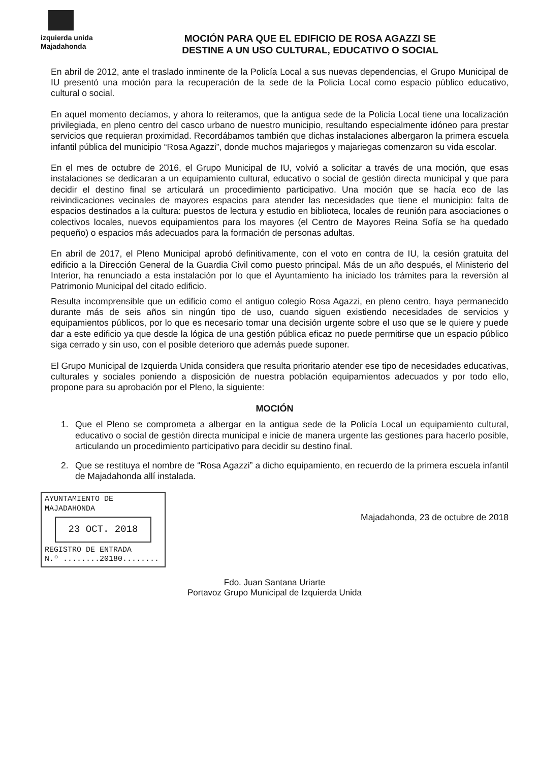izquierda unida
Majadahonda
MOCIÓN PARA QUE EL EDIFICIO DE ROSA AGAZZI SE
DESTINE A UN USO CULTURAL, EDUCATIVO O SOCIAL
En abril de 2012, ante el traslado inminente de la Policía Local a sus nuevas dependencias, el Grupo Municipal de IU presentó una moción para la recuperación de la sede de la Policía Local como espacio público educativo, cultural o social.
En aquel momento decíamos, y ahora lo reiteramos, que la antigua sede de la Policía Local tiene una localización privilegiada, en pleno centro del casco urbano de nuestro municipio, resultando especialmente idóneo para prestar servicios que requieran proximidad. Recordábamos también que dichas instalaciones albergaron la primera escuela infantil pública del municipio “Rosa Agazzi”, donde muchos majariegos y majariegas comenzaron su vida escolar.
En el mes de octubre de 2016, el Grupo Municipal de IU, volvió a solicitar a través de una moción, que esas instalaciones se dedicaran a un equipamiento cultural, educativo o social de gestión directa municipal y que para decidir el destino final se articulará un procedimiento participativo. Una moción que se hacía eco de las reivindicaciones vecinales de mayores espacios para atender las necesidades que tiene el municipio: falta de espacios destinados a la cultura: puestos de lectura y estudio en biblioteca, locales de reunión para asociaciones o colectivos locales, nuevos equipamientos para los mayores (el Centro de Mayores Reina Sofía se ha quedado pequeño) o espacios más adecuados para la formación de personas adultas.
En abril de 2017, el Pleno Municipal aprobó definitivamente, con el voto en contra de IU, la cesión gratuita del edificio a la Dirección General de la Guardia Civil como puesto principal. Más de un año después, el Ministerio del Interior, ha renunciado a esta instalación por lo que el Ayuntamiento ha iniciado los trámites para la reversión al Patrimonio Municipal del citado edificio.
Resulta incomprensible que un edificio como el antiguo colegio Rosa Agazzi, en pleno centro, haya permanecido durante más de seis años sin ningún tipo de uso, cuando siguen existiendo necesidades de servicios y equipamientos públicos, por lo que es necesario tomar una decisión urgente sobre el uso que se le quiere y puede dar a este edificio ya que desde la lógica de una gestión pública eficaz no puede permitirse que un espacio público siga cerrado y sin uso, con el posible deterioro que además puede suponer.
El Grupo Municipal de Izquierda Unida considera que resulta prioritario atender ese tipo de necesidades educativas, culturales y sociales poniendo a disposición de nuestra población equipamientos adecuados y por todo ello, propone para su aprobación por el Pleno, la siguiente:
MOCIÓN
1. Que el Pleno se comprometa a albergar en la antigua sede de la Policía Local un equipamiento cultural, educativo o social de gestión directa municipal e inicie de manera urgente las gestiones para hacerlo posible, articulando un procedimiento participativo para decidir su destino final.
2. Que se restituya el nombre de “Rosa Agazzi” a dicho equipamiento, en recuerdo de la primera escuela infantil de Majadahonda allí instalada.
AYUNTAMIENTO DE MAJADAHONDA
23 OCT. 2018
REGISTRO DE ENTRADA
N.º ........20180........
Majadahonda, 23 de octubre de 2018
Fdo. Juan Santana Uriarte
Portavoz Grupo Municipal de Izquierda Unida